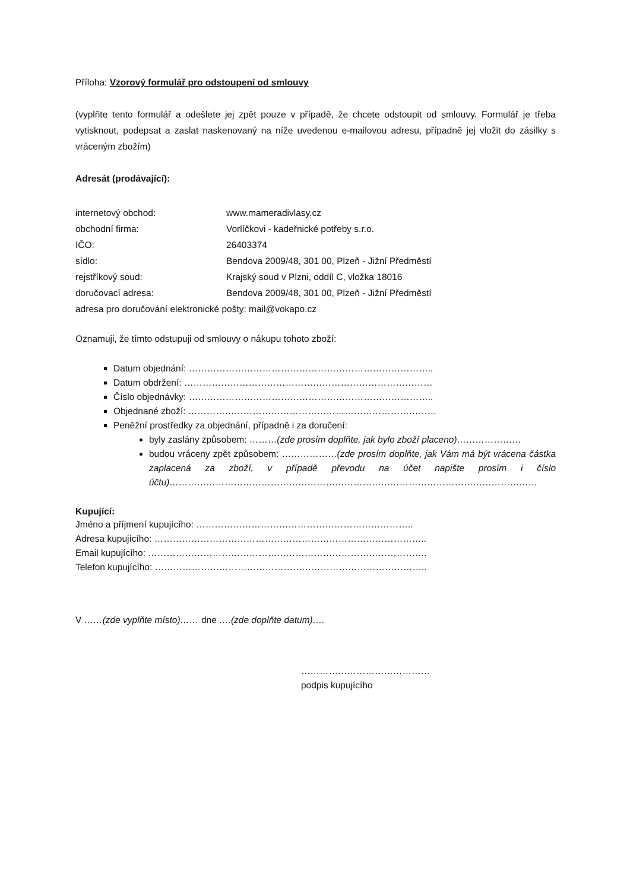Příloha: Vzorový formulář pro odstoupení od smlouvy
(vyplňte tento formulář a odešlete jej zpět pouze v případě, že chcete odstoupit od smlouvy. Formulář je třeba vytisknout, podepsat a zaslat naskenovaný na níže uvedenou e-mailovou adresu, případně jej vložit do zásilky s vráceným zbožím)
Adresát (prodávající):
| internetový obchod: | www.mameradivlasy.cz |
| obchodní firma: | Vorlíčkovi - kadeřnické potřeby s.r.o. |
| IČO: | 26403374 |
| sídlo: | Bendova 2009/48, 301 00, Plzeň - Jižní Předměstí |
| rejstříkový soud: | Krajský soud v Plzni, oddíl C, vložka 18016 |
| doručovací adresa: | Bendova 2009/48, 301 00, Plzeň - Jižní Předměstí |
adresa pro doručování elektronické pošty: mail@vokapo.cz
Oznamuji, že tímto odstupuji od smlouvy o nákupu tohoto zboží:
Datum objednání: ……………………………………………………………………..
Datum obdržení: ………………………………………………………………………
Číslo objednávky: ……………………………………………………………………..
Objednané zboží: ………………………………………………………………………
Peněžní prostředky za objednání, případně i za doručení:
byly zaslány způsobem: ………(zde prosím doplňte, jak bylo zboží placeno)…………………
budou vráceny zpět způsobem: ………………(zde prosím doplňte, jak Vám má být vrácena částka zaplacená za zboží, v případě převodu na účet napište prosím i číslo účtu)…………………………………………………………………………………………………………
Kupující:
Jméno a příjmení kupujícího: ……………………………………………………………..
Adresa kupujícího: ……………………………………………………………………………..
Email kupujícího: ……………………………………………………………………………….
Telefon kupujícího: ……………………………………………………………………………..
V ……(zde vyplňte místo)…… dne ….(zde doplňte datum)….
……………………………………
podpis kupujícího